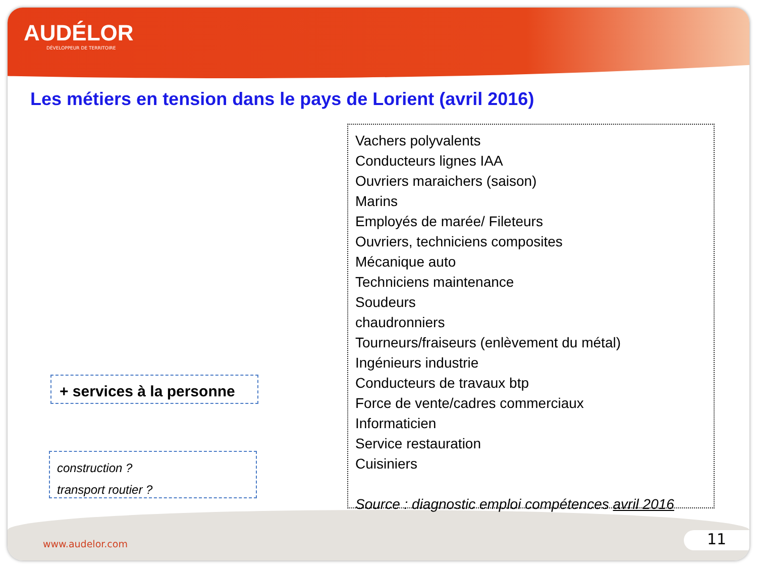AUDÉLOR
DÉVELOPPEUR DE TERRITOIRE
Les métiers en tension dans le pays de Lorient (avril 2016)
Vachers polyvalents
Conducteurs lignes IAA
Ouvriers maraichers (saison)
Marins
Employés de marée/ Fileteurs
Ouvriers, techniciens composites
Mécanique auto
Techniciens maintenance
Soudeurs
chaudronniers
Tourneurs/fraiseurs (enlèvement du métal)
Ingénieurs industrie
Conducteurs de travaux btp
Force de vente/cadres commerciaux
Informaticien
Service restauration
Cuisiniers
Source : diagnostic emploi compétences avril 2016
+ services à la personne
construction ?
transport routier ?
www.audelor.com 11